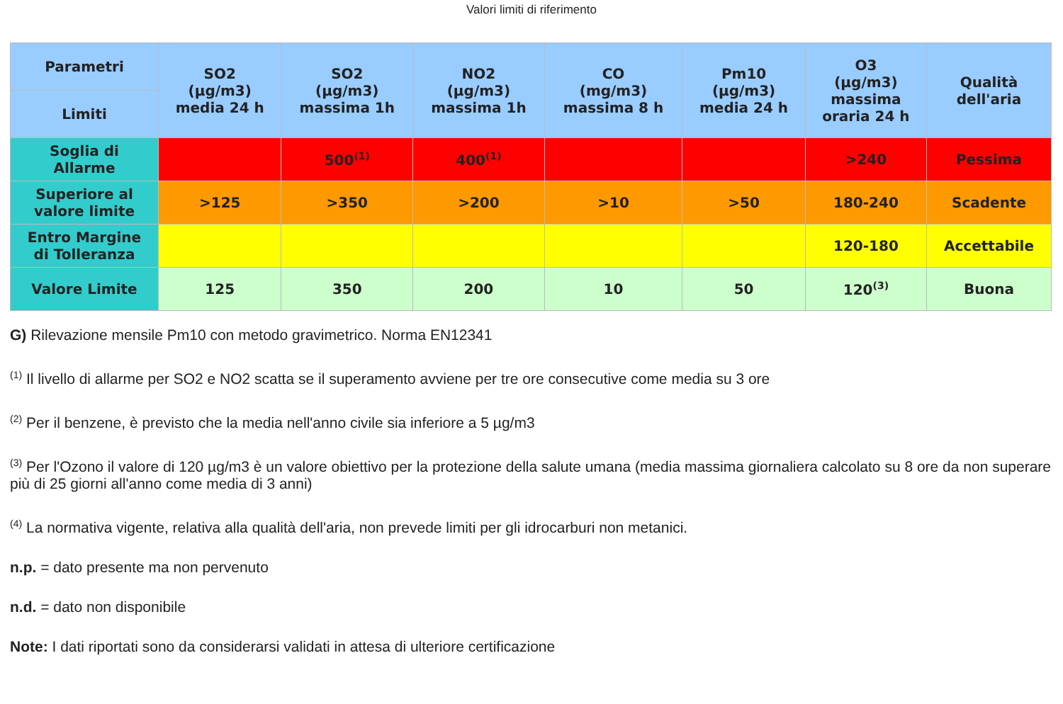Valori limiti di riferimento
| Parametri | SO2 (µg/m3) media 24 h | SO2 (µg/m3) massima 1h | NO2 (µg/m3) massima 1h | CO (mg/m3) massima 8 h | Pm10 (µg/m3) media 24 h | O3 (µg/m3) massima oraria 24 h | Qualità dell'aria |
| --- | --- | --- | --- | --- | --- | --- | --- |
| Limiti | | | | | | | |
| Soglia di Allarme | | 500<sup>(1)</sup> | 400<sup>(1)</sup> | | | >240 | Pessima |
| Superiore al valore limite | >125 | >350 | >200 | >10 | >50 | 180-240 | Scadente |
| Entro Margine di Tolleranza | | | | | | 120-180 | Accettabile |
| Valore Limite | 125 | 350 | 200 | 10 | 50 | 120<sup>(3)</sup> | Buona |
G) Rilevazione mensile Pm10 con metodo gravimetrico. Norma EN12341
<sup>(1)</sup> Il livello di allarme per SO2 e NO2 scatta se il superamento avviene per tre ore consecutive come media su 3 ore
<sup>(2)</sup> Per il benzene, è previsto che la media nell'anno civile sia inferiore a 5 µg/m3
<sup>(3)</sup> Per l'Ozono il valore di 120 µg/m3 è un valore obiettivo per la protezione della salute umana (media massima giornaliera calcolato su 8 ore da non superare più di 25 giorni all'anno come media di 3 anni)
<sup>(4)</sup> La normativa vigente, relativa alla qualità dell'aria, non prevede limiti per gli idrocarburi non metanici.
n.p. = dato presente ma non pervenuto
n.d. = dato non disponibile
Note: I dati riportati sono da considerarsi validati in attesa di ulteriore certificazione